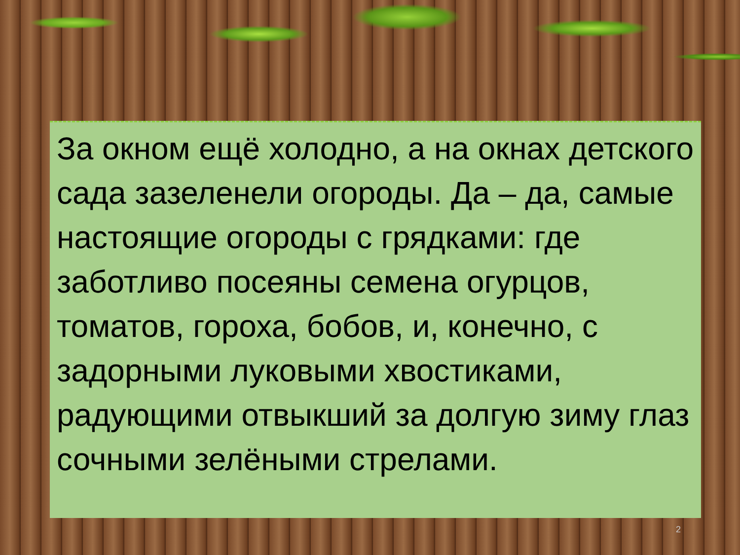За окном ещё холодно, а на окнах детского сада зазеленели огороды. Да – да, самые настоящие огороды с грядками: где заботливо посеяны семена огурцов, томатов, гороха, бобов, и, конечно, с задорными луковыми хвостиками, радующими отвыкший за долгую зиму глаз сочными зелёными стрелами.
2